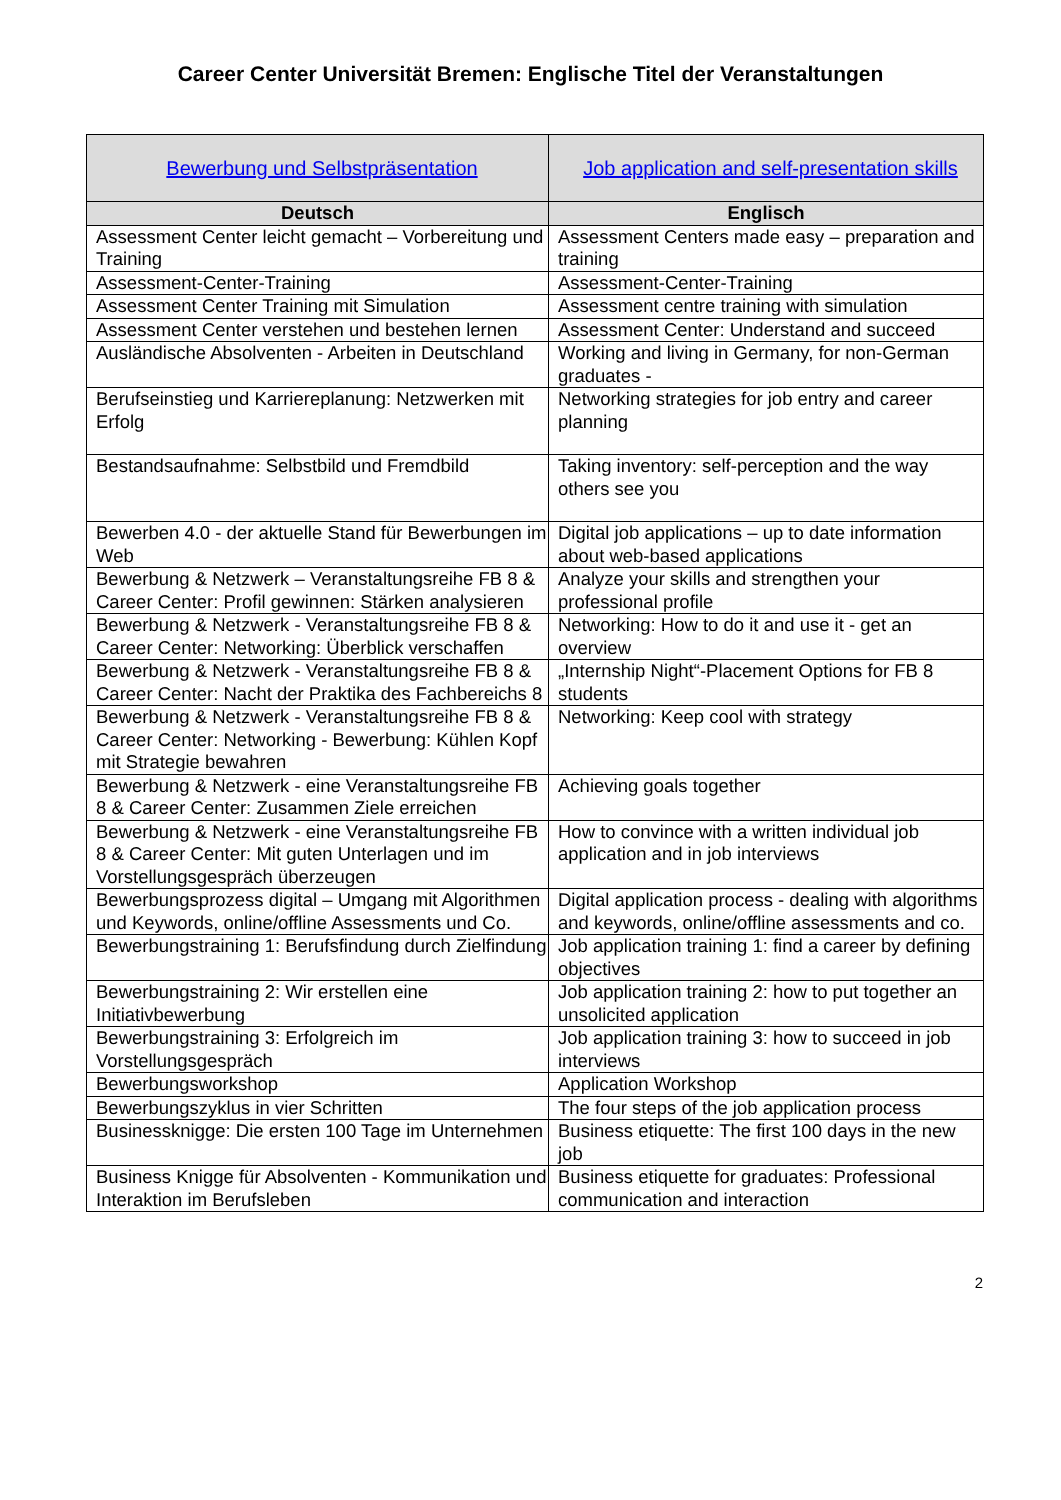Career Center Universität Bremen: Englische Titel der Veranstaltungen
| Bewerbung und Selbstpräsentation | Job application and self-presentation skills |
| Deutsch | Englisch |
| Assessment Center leicht gemacht – Vorbereitung und Training | Assessment Centers made easy – preparation and training |
| Assessment-Center-Training | Assessment-Center-Training |
| Assessment Center Training mit Simulation | Assessment centre training with simulation |
| Assessment Center verstehen und bestehen lernen | Assessment Center: Understand and succeed |
| Ausländische Absolventen - Arbeiten in Deutschland | Working and living in Germany, for non-German graduates - |
| Berufseinstieg und Karriereplanung: Netzwerken mit Erfolg | Networking strategies for job entry and career planning |
| Bestandsaufnahme: Selbstbild und Fremdbild | Taking inventory: self-perception and the way others see you |
| Bewerben 4.0 - der aktuelle Stand für Bewerbungen im Web | Digital job applications – up to date information about web-based applications |
| Bewerbung & Netzwerk – Veranstaltungsreihe FB 8 & Career Center: Profil gewinnen: Stärken analysieren | Analyze your skills and strengthen your professional profile |
| Bewerbung & Netzwerk - Veranstaltungsreihe FB 8 & Career Center: Networking: Überblick verschaffen | Networking: How to do it and use it - get an overview |
| Bewerbung & Netzwerk - Veranstaltungsreihe FB 8 & Career Center: Nacht der Praktika des Fachbereichs 8 | „Internship Night“-Placement Options for FB 8 students |
| Bewerbung & Netzwerk - Veranstaltungsreihe FB 8 & Career Center: Networking - Bewerbung: Kühlen Kopf mit Strategie bewahren | Networking: Keep cool with strategy |
| Bewerbung & Netzwerk - eine Veranstaltungsreihe FB 8 & Career Center: Zusammen Ziele erreichen | Achieving goals together |
| Bewerbung & Netzwerk - eine Veranstaltungsreihe FB 8 & Career Center: Mit guten Unterlagen und im Vorstellungsgespräch überzeugen | How to convince with a written individual job application and in job interviews |
| Bewerbungsprozess digital – Umgang mit Algorithmen und Keywords, online/offline Assessments und Co. | Digital application process - dealing with algorithms and keywords, online/offline assessments and co. |
| Bewerbungstraining 1: Berufsfindung durch Zielfindung | Job application training 1: find a career by defining objectives |
| Bewerbungstraining 2: Wir erstellen eine Initiativbewerbung | Job application training 2: how to put together an unsolicited application |
| Bewerbungstraining 3: Erfolgreich im Vorstellungsgespräch | Job application training 3: how to succeed in job interviews |
| Bewerbungsworkshop | Application Workshop |
| Bewerbungszyklus in vier Schritten | The four steps of the job application process |
| Businessknigge: Die ersten 100 Tage im Unternehmen | Business etiquette: The first 100 days in the new job |
| Business Knigge für Absolventen - Kommunikation und Interaktion im Berufsleben | Business etiquette for graduates: Professional communication and interaction |
2